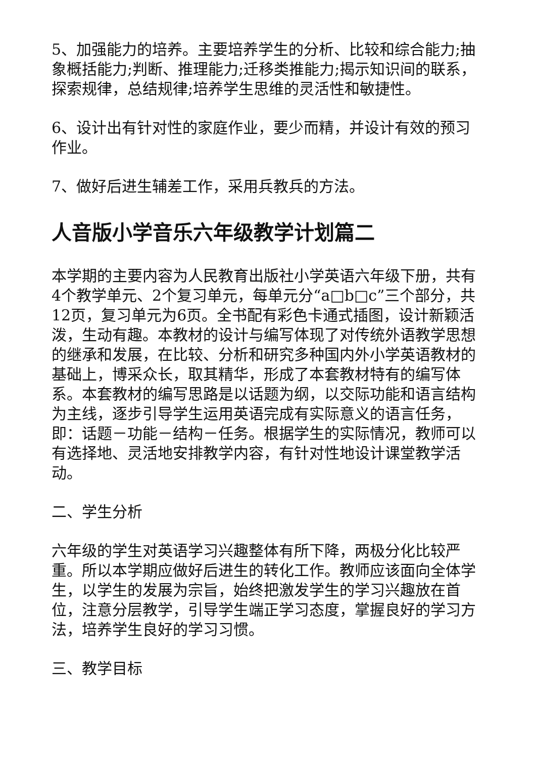5、加强能力的培养。主要培养学生的分析、比较和综合能力;抽象概括能力;判断、推理能力;迁移类推能力;揭示知识间的联系，探索规律，总结规律;培养学生思维的灵活性和敏捷性。
6、设计出有针对性的家庭作业，要少而精，并设计有效的预习作业。
7、做好后进生辅差工作，采用兵教兵的方法。
人音版小学音乐六年级教学计划篇二
本学期的主要内容为人民教育出版社小学英语六年级下册，共有4个教学单元、2个复习单元，每单元分“a□b□c”三个部分，共12页，复习单元为6页。全书配有彩色卡通式插图，设计新颖活泼，生动有趣。本教材的设计与编写体现了对传统外语教学思想的继承和发展，在比较、分析和研究多种国内外小学英语教材的基础上，博采众长，取其精华，形成了本套教材特有的编写体系。本套教材的编写思路是以话题为纲，以交际功能和语言结构为主线，逐步引导学生运用英语完成有实际意义的语言任务，即：话题－功能－结构－任务。根据学生的实际情况，教师可以有选择地、灵活地安排教学内容，有针对性地设计课堂教学活动。
二、学生分析
六年级的学生对英语学习兴趣整体有所下降，两极分化比较严重。所以本学期应做好后进生的转化工作。教师应该面向全体学生，以学生的发展为宗旨，始终把激发学生的学习兴趣放在首位，注意分层教学，引导学生端正学习态度，掌握良好的学习方法，培养学生良好的学习习惯。
三、教学目标